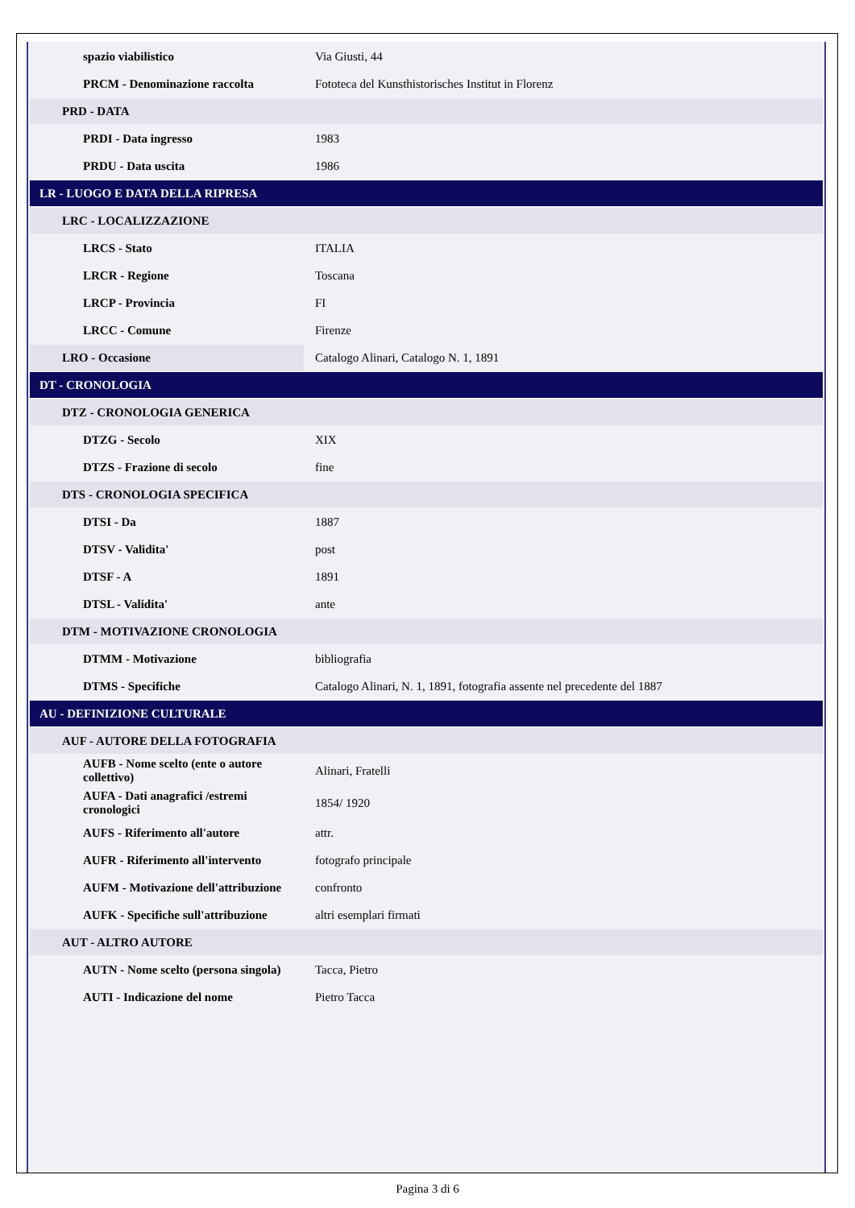| spazio viabilistico | Via Giusti, 44 |
| PRCM - Denominazione raccolta | Fototeca del Kunsthistorisches Institut in Florenz |
| PRD - DATA | |
| PRDI - Data ingresso | 1983 |
| PRDU - Data uscita | 1986 |
| LR - LUOGO E DATA DELLA RIPRESA | |
| LRC - LOCALIZZAZIONE | |
| LRCS - Stato | ITALIA |
| LRCR - Regione | Toscana |
| LRCP - Provincia | FI |
| LRCC - Comune | Firenze |
| LRO - Occasione | Catalogo Alinari, Catalogo N. 1, 1891 |
| DT - CRONOLOGIA | |
| DTZ - CRONOLOGIA GENERICA | |
| DTZG - Secolo | XIX |
| DTZS - Frazione di secolo | fine |
| DTS - CRONOLOGIA SPECIFICA | |
| DTSI - Da | 1887 |
| DTSV - Validita' | post |
| DTSF - A | 1891 |
| DTSL - Validita' | ante |
| DTM - MOTIVAZIONE CRONOLOGIA | |
| DTMM - Motivazione | bibliografia |
| DTMS - Specifiche | Catalogo Alinari, N. 1, 1891, fotografia assente nel precedente del 1887 |
| AU - DEFINIZIONE CULTURALE | |
| AUF - AUTORE DELLA FOTOGRAFIA | |
| AUFB - Nome scelto (ente o autore collettivo) | Alinari, Fratelli |
| AUFA - Dati anagrafici /estremi cronologici | 1854/ 1920 |
| AUFS - Riferimento all'autore | attr. |
| AUFR - Riferimento all'intervento | fotografo principale |
| AUFM - Motivazione dell'attribuzione | confronto |
| AUFK - Specifiche sull'attribuzione | altri esemplari firmati |
| AUT - ALTRO AUTORE | |
| AUTN - Nome scelto (persona singola) | Tacca, Pietro |
| AUTI - Indicazione del nome | Pietro Tacca |
Pagina 3 di 6